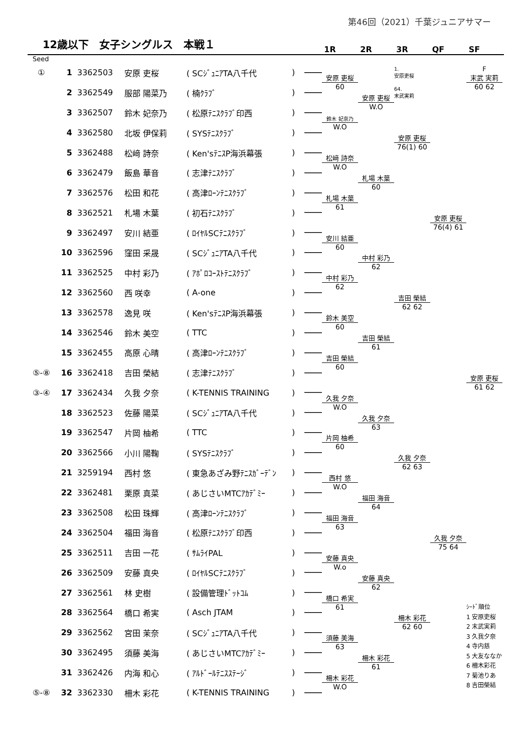第46回（2021）千葉ジュニアサマー
12歳以下　女子シングルス　本戦１
1R 2R 3R QF SF
Seed
| ① | 1 | 3362503 | 安原 吏桜 | ( SCｼﾞｭﾆｱTA八千代 | ) | | 安原 吏桜 | | 1. 安原吏桜 | | F 末武 実莉 |
| | 2 | 3362549 | 服部 陽菜乃 | ( 楠ｸﾗﾌﾞ | ) | | 60 | 安原 吏桜 | 64. 末武実莉 | | 60 62 |
| | 3 | 3362507 | 鈴木 妃奈乃 | ( 松原ﾃﾆｽｸﾗﾌﾞ印西 | ) | | 鈴木 妃奈乃 | W.O | | | |
| | 4 | 3362580 | 北坂 伊保莉 | ( SYSﾃﾆｽｸﾗﾌﾞ | ) | | W.O | | 安原 吏桜 | | |
| | 5 | 3362488 | 松﨑 詩奈 | ( Ken'sﾃﾆｽP海浜幕張 | ) | | 松﨑 詩奈 | | 76(1) 60 | | |
| | 6 | 3362479 | 飯島 華音 | ( 志津ﾃﾆｽｸﾗﾌﾞ | ) | | W.O | 札場 木葉 | | | |
| | 7 | 3362576 | 松田 和花 | ( 高津ﾛｰﾝﾃﾆｽｸﾗﾌﾞ | ) | | 札場 木葉 | 60 | | | |
| | 8 | 3362521 | 札場 木葉 | ( 初石ﾃﾆｽｸﾗﾌﾞ | ) | | 61 | | | 安原 吏桜 | |
| | 9 | 3362497 | 安川 結亜 | ( ﾛｲﾔﾙSCﾃﾆｽｸﾗﾌﾞ | ) | | 安川 結亜 | | | 76(4) 61 | |
| | 10 | 3362596 | 窪田 采晟 | ( SCｼﾞｭﾆｱTA八千代 | ) | | 60 | 中村 彩乃 | | | |
| | 11 | 3362525 | 中村 彩乃 | ( ｱﾎﾟﾛｺｰｽﾄﾃﾆｽｸﾗﾌﾞ | ) | | 中村 彩乃 | 62 | | | |
| | 12 | 3362560 | 西 咲幸 | ( A-one | ) | | 62 | | 吉田 榮結 | | |
| | 13 | 3362578 | 逸見 咲 | ( Ken'sﾃﾆｽP海浜幕張 | ) | | 鈴木 美空 | | 62 62 | | |
| | 14 | 3362546 | 鈴木 美空 | ( TTC | ) | | 60 | 吉田 榮結 | | | |
| | 15 | 3362455 | 高原 心晴 | ( 高津ﾛｰﾝﾃﾆｽｸﾗﾌﾞ | ) | | 吉田 榮結 | 61 | | | |
| ⑤-⑧ | 16 | 3362418 | 吉田 榮結 | ( 志津ﾃﾆｽｸﾗﾌﾞ | ) | | 60 | | | | 安原 吏桜 |
| ③-④ | 17 | 3362434 | 久我 夕奈 | ( K-TENNIS TRAINING | ) | | 久我 夕奈 | | | | 61 62 |
| | 18 | 3362523 | 佐藤 陽菜 | ( SCｼﾞｭﾆｱTA八千代 | ) | | W.O | 久我 夕奈 | | | |
| | 19 | 3362547 | 片岡 柚希 | ( TTC | ) | | 片岡 柚希 | 63 | | | |
| | 20 | 3362566 | 小川 陽鞠 | ( SYSﾃﾆｽｸﾗﾌﾞ | ) | | 60 | | 久我 夕奈 | | |
| | 21 | 3259194 | 西村 悠 | ( 東急あざみ野ﾃﾆｽｶﾞｰﾃﾞﾝ | ) | | 西村 悠 | | 62 63 | | |
| | 22 | 3362481 | 栗原 真菜 | ( あじさいMTCｱｶﾃﾞﾐｰ | ) | | W.O | 福田 海音 | | | |
| | 23 | 3362508 | 松田 珠輝 | ( 高津ﾛｰﾝﾃﾆｽｸﾗﾌﾞ | ) | | 福田 海音 | 64 | | | |
| | 24 | 3362504 | 福田 海音 | ( 松原ﾃﾆｽｸﾗﾌﾞ印西 | ) | | 63 | | | 久我 夕奈 | |
| | 25 | 3362511 | 吉田 一花 | ( ｻﾑﾗｲPAL | ) | | 安藤 真央 | | | 75 64 | |
| | 26 | 3362509 | 安藤 真央 | ( ﾛｲﾔﾙSCﾃﾆｽｸﾗﾌﾞ | ) | | W.o | 安藤 真央 | | | |
| | 27 | 3362561 | 林 史樹 | ( 設備管理ﾄﾞｯﾄｺﾑ | ) | | 橋口 希実 | 62 | | | |
| | 28 | 3362564 | 橋口 希実 | ( Asch JTAM | ) | | 61 | | 柵木 彩花 | | ｼｰﾄﾞ順位 1 安原吏桜 2 末武実莉 3 久我夕奈 4 寺内慈 5 大友ななか 6 柵木彩花 7 菊池りあ 8 吉田榮結 |
| | 29 | 3362562 | 宮田 茉奈 | ( SCｼﾞｭﾆｱTA八千代 | ) | | 須藤 美海 | | 62 60 | | |
| | 30 | 3362495 | 須藤 美海 | ( あじさいMTCｱｶﾃﾞﾐｰ | ) | | 63 | 柵木 彩花 | | | |
| | 31 | 3362426 | 内海 和心 | ( ｱﾙﾄﾞｰﾙﾃﾆｽｽﾃｰｼﾞ | ) | | 柵木 彩花 | 61 | | | |
| ⑤-⑧ | 32 | 3362330 | 柵木 彩花 | ( K-TENNIS TRAINING | ) | | W.O | | | | |